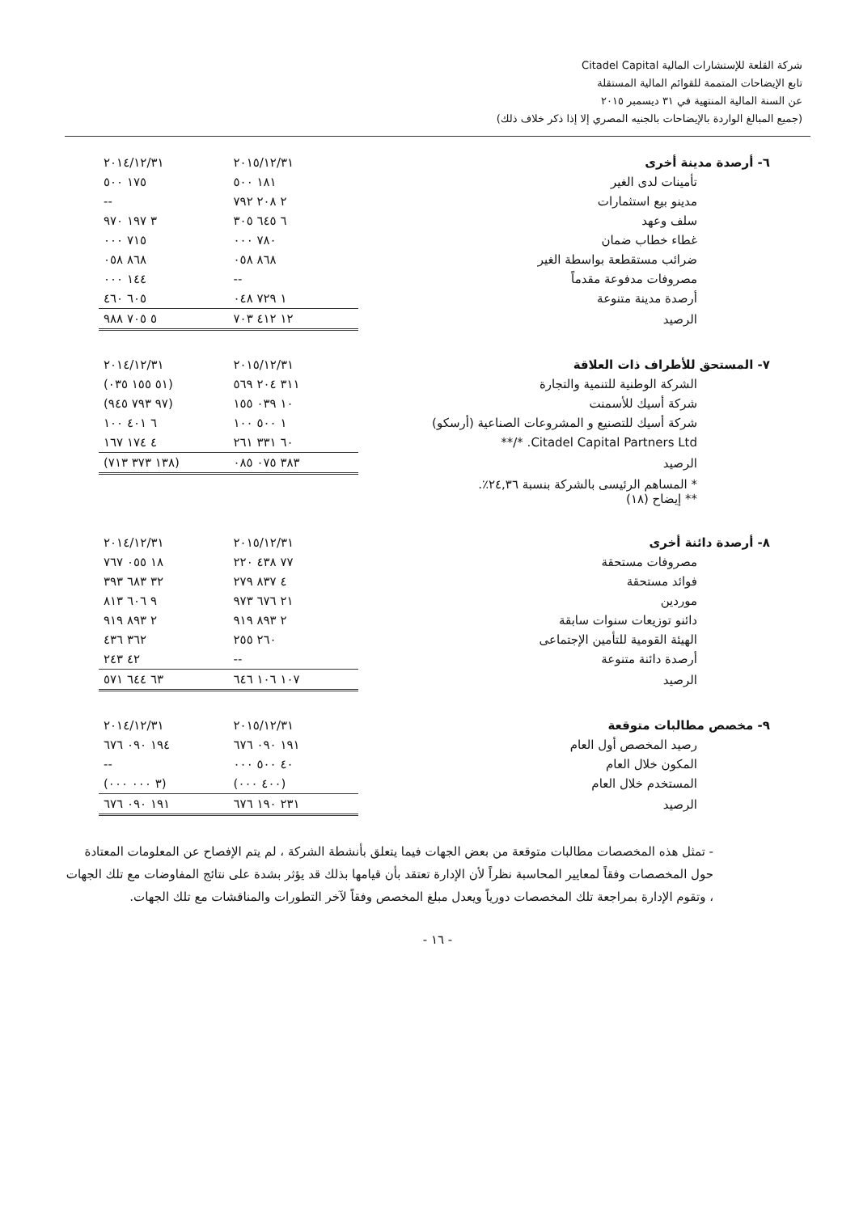شركة القلعة للإستشارات المالية Citadel Capital
تابع الإيضاحات المتممة للقوائم المالية المستقلة
عن السنة المالية المنتهية في ٣١ ديسمبر ٢٠١٥
(جميع المبالغ الواردة بالإيضاحات بالجنيه المصري إلا إذا ذكر خلاف ذلك)
| ٦- أرصدة مدينة أخرى | ٢٠١٥/١٢/٣١ | ٢٠١٤/١٢/٣١ |
| --- | --- | --- |
| تأمينات لدى الغير | ١٨١ ٥٠٠ | ١٧٥ ٥٠٠ |
| مدينو بيع استثمارات | ٢ ٢٠٨ ٧٩٢ | -- |
| سلف وعهد | ٦ ٦٤٥ ٣٠٥ | ٣ ١٩٧ ٩٧٠ |
| غطاء خطاب ضمان | ٧٨٠ ٠٠٠ | ٧١٥ ٠٠٠ |
| ضرائب مستقطعة بواسطة الغير | ٨٦٨ ٠٥٨ | ٨٦٨ ٠٥٨ |
| مصروفات مدفوعة مقدماً | -- | ١٤٤ ٠٠٠ |
| أرصدة مدينة متنوعة | ١ ٧٢٩ ٠٤٨ | ٦٠٥ ٤٦٠ |
| الرصيد | ١٢ ٤١٢ ٧٠٣ | ٥ ٧٠٥ ٩٨٨ |
| ٧- المستحق للأطراف ذات العلاقة | ٢٠١٥/١٢/٣١ | ٢٠١٤/١٢/٣١ |
| --- | --- | --- |
| الشركة الوطنية للتنمية والتجارة | ٣١١ ٢٠٤ ٥٦٩ | (٥١ ١٥٥ ٠٣٥) |
| شركة أسيك للأسمنت | ١٠ ٠٣٩ ١٥٥ | (٩٧ ٧٩٣ ٩٤٥) |
| شركة أسيك للتصنيع و المشروعات الصناعية (أرسكو) | ١ ٥٠٠ ١٠٠ | ٦ ٤٠١ ١٠٠ |
| Citadel Capital Partners Ltd. */** | ٦٠ ٣٣١ ٢٦١ | ٤ ١٧٤ ١٦٧ |
| الرصيد | ٣٨٣ ٠٧٥ ٠٨٥ | (١٣٨ ٣٧٣ ٧١٣) |
| * المساهم الرئيسى بالشركة بنسبة ٢٤,٣٦٪. ** إيضاح (١٨) | | |
| ٨- أرصدة دائنة أخرى | ٢٠١٥/١٢/٣١ | ٢٠١٤/١٢/٣١ |
| --- | --- | --- |
| مصروفات مستحقة | ٧٧ ٤٣٨ ٢٢٠ | ١٨ ٠٥٥ ٧٦٧ |
| فوائد مستحقة | ٤ ٨٣٧ ٢٧٩ | ٣٢ ٦٨٣ ٣٩٣ |
| موردين | ٢١ ٦٧٦ ٩٧٣ | ٩ ٦٠٦ ٨١٣ |
| دائنو توزيعات سنوات سابقة | ٢ ٨٩٣ ٩١٩ | ٢ ٨٩٣ ٩١٩ |
| الهيئة القومية للتأمين الإجتماعى | ٢٦٠ ٢٥٥ | ٣٦٢ ٤٣٦ |
| أرصدة دائنة متنوعة | -- | ٤٢ ٢٤٣ |
| الرصيد | ١٠٧ ١٠٦ ٦٤٦ | ٦٣ ٦٤٤ ٥٧١ |
| ٩- مخصص مطالبات متوقعة | ٢٠١٥/١٢/٣١ | ٢٠١٤/١٢/٣١ |
| --- | --- | --- |
| رصيد المخصص أول العام | ١٩١ ٠٩٠ ٦٧٦ | ١٩٤ ٠٩٠ ٦٧٦ |
| المكون خلال العام | ٤٠ ٥٠٠ ٠٠٠ | -- |
| المستخدم خلال العام | (٤٠٠ ٠٠٠) | (٣ ٠٠٠ ٠٠٠) |
| الرصيد | ٢٣١ ١٩٠ ٦٧٦ | ١٩١ ٠٩٠ ٦٧٦ |
- تمثل هذه المخصصات مطالبات متوقعة من بعض الجهات فيما يتعلق بأنشطة الشركة ، لم يتم الإفصاح عن المعلومات المعتادة حول المخصصات وفقاً لمعايير المحاسبة نظراً لأن الإدارة تعتقد بأن قيامها بذلك قد يؤثر بشدة على نتائج المفاوضات مع تلك الجهات ، وتقوم الإدارة بمراجعة تلك المخصصات دورياً ويعدل مبلغ المخصص وفقاً لآخر التطورات والمناقشات مع تلك الجهات.
- ١٦ -